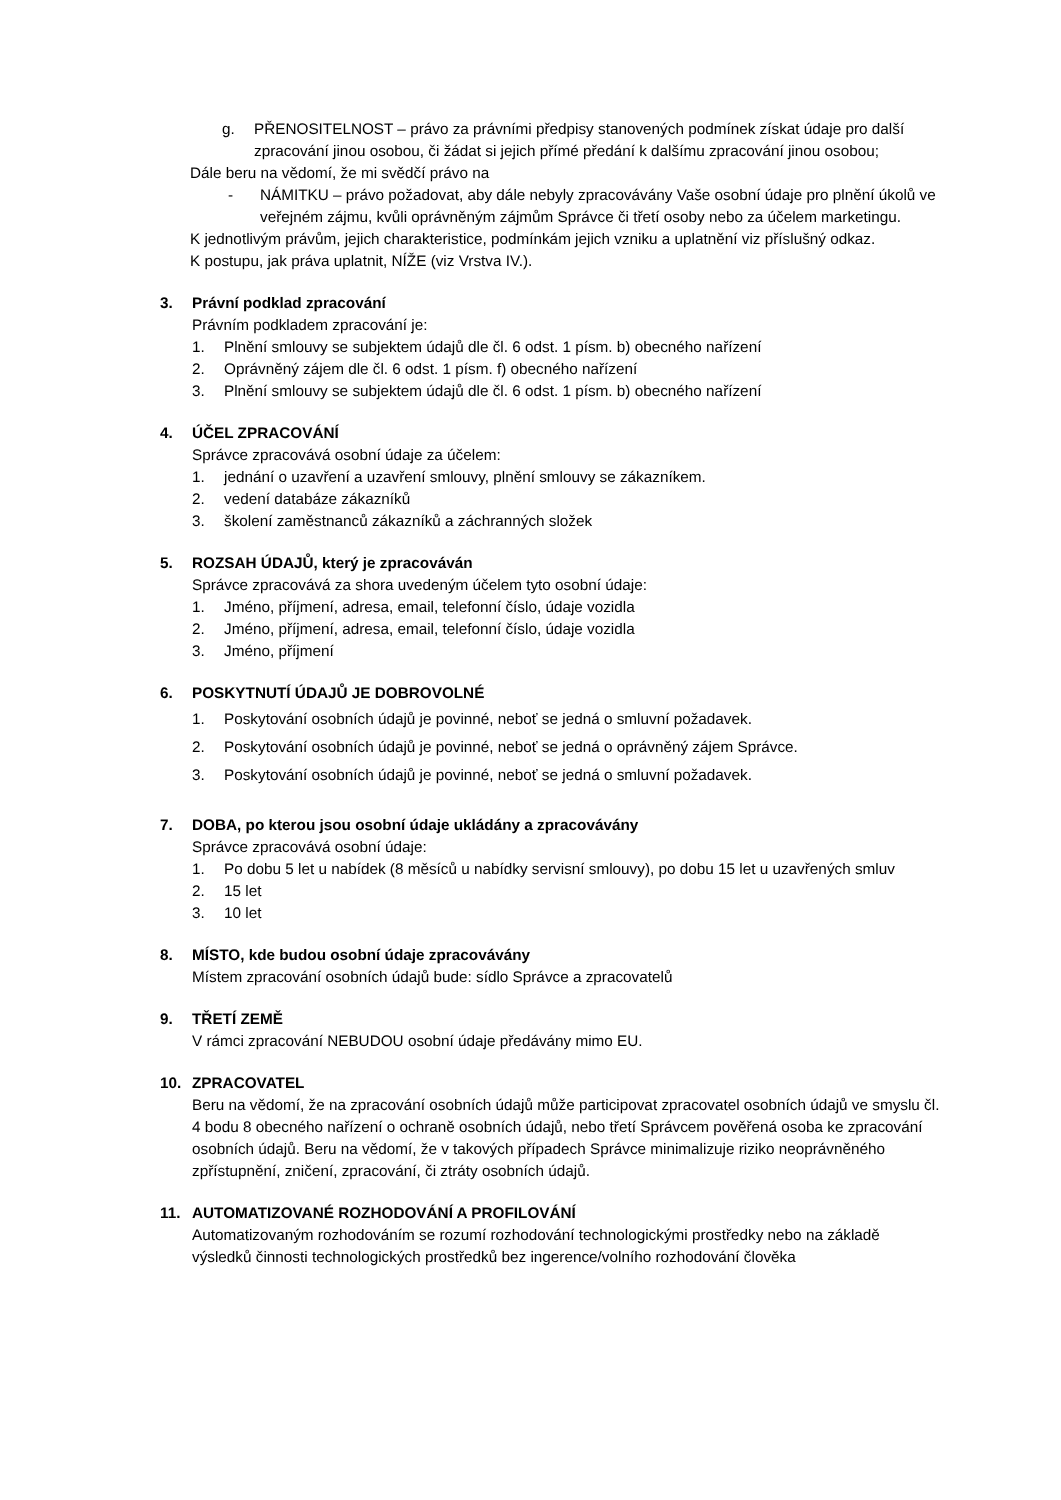g. PŘENOSITELNOST – právo za právními předpisy stanovených podmínek získat údaje pro další zpracování jinou osobou, či žádat si jejich přímé předání k dalšímu zpracování jinou osobou;
Dále beru na vědomí, že mi svědčí právo na
- NÁMITKU – právo požadovat, aby dále nebyly zpracovávány Vaše osobní údaje pro plnění úkolů ve veřejném zájmu, kvůli oprávněným zájmům Správce či třetí osoby nebo za účelem marketingu.
K jednotlivým právům, jejich charakteristice, podmínkám jejich vzniku a uplatnění viz příslušný odkaz.
K postupu, jak práva uplatnit, NÍŽE (viz Vrstva IV.).
3. Právní podklad zpracování
Právním podkladem zpracování je:
1. Plnění smlouvy se subjektem údajů dle čl. 6 odst. 1 písm. b) obecného nařízení
2. Oprávněný zájem dle čl. 6 odst. 1 písm. f) obecného nařízení
3. Plnění smlouvy se subjektem údajů dle čl. 6 odst. 1 písm. b) obecného nařízení
4. ÚČEL ZPRACOVÁNÍ
Správce zpracovává osobní údaje za účelem:
1. jednání o uzavření a uzavření smlouvy, plnění smlouvy se zákazníkem.
2. vedení databáze zákazníků
3. školení zaměstnanců zákazníků a záchranných složek
5. ROZSAH ÚDAJŮ, který je zpracováván
Správce zpracovává za shora uvedeným účelem tyto osobní údaje:
1. Jméno, příjmení, adresa, email, telefonní číslo, údaje vozidla
2. Jméno, příjmení, adresa, email, telefonní číslo, údaje vozidla
3. Jméno, příjmení
6. POSKYTNUTÍ ÚDAJŮ JE DOBROVOLNÉ
1. Poskytování osobních údajů je povinné, neboť se jedná o smluvní požadavek.
2. Poskytování osobních údajů je povinné, neboť se jedná o oprávněný zájem Správce.
3. Poskytování osobních údajů je povinné, neboť se jedná o smluvní požadavek.
7. DOBA, po kterou jsou osobní údaje ukládány a zpracovávány
Správce zpracovává osobní údaje:
1. Po dobu 5 let u nabídek (8 měsíců u nabídky servisní smlouvy), po dobu 15 let u uzavřených smluv
2. 15 let
3. 10 let
8. MÍSTO, kde budou osobní údaje zpracovávány
Místem zpracování osobních údajů bude: sídlo Správce a zpracovatelů
9. TŘETÍ ZEMĚ
V rámci zpracování NEBUDOU osobní údaje předávány mimo EU.
10. ZPRACOVATEL
Beru na vědomí, že na zpracování osobních údajů může participovat zpracovatel osobních údajů ve smyslu čl. 4 bodu 8 obecného nařízení o ochraně osobních údajů, nebo třetí Správcem pověřená osoba ke zpracování osobních údajů. Beru na vědomí, že v takových případech Správce minimalizuje riziko neoprávněného zpřístupnění, zničení, zpracování, či ztráty osobních údajů.
11. AUTOMATIZOVANÉ ROZHODOVÁNÍ A PROFILOVÁNÍ
Automatizovaným rozhodováním se rozumí rozhodování technologickými prostředky nebo na základě výsledků činnosti technologických prostředků bez ingerence/volního rozhodování člověka